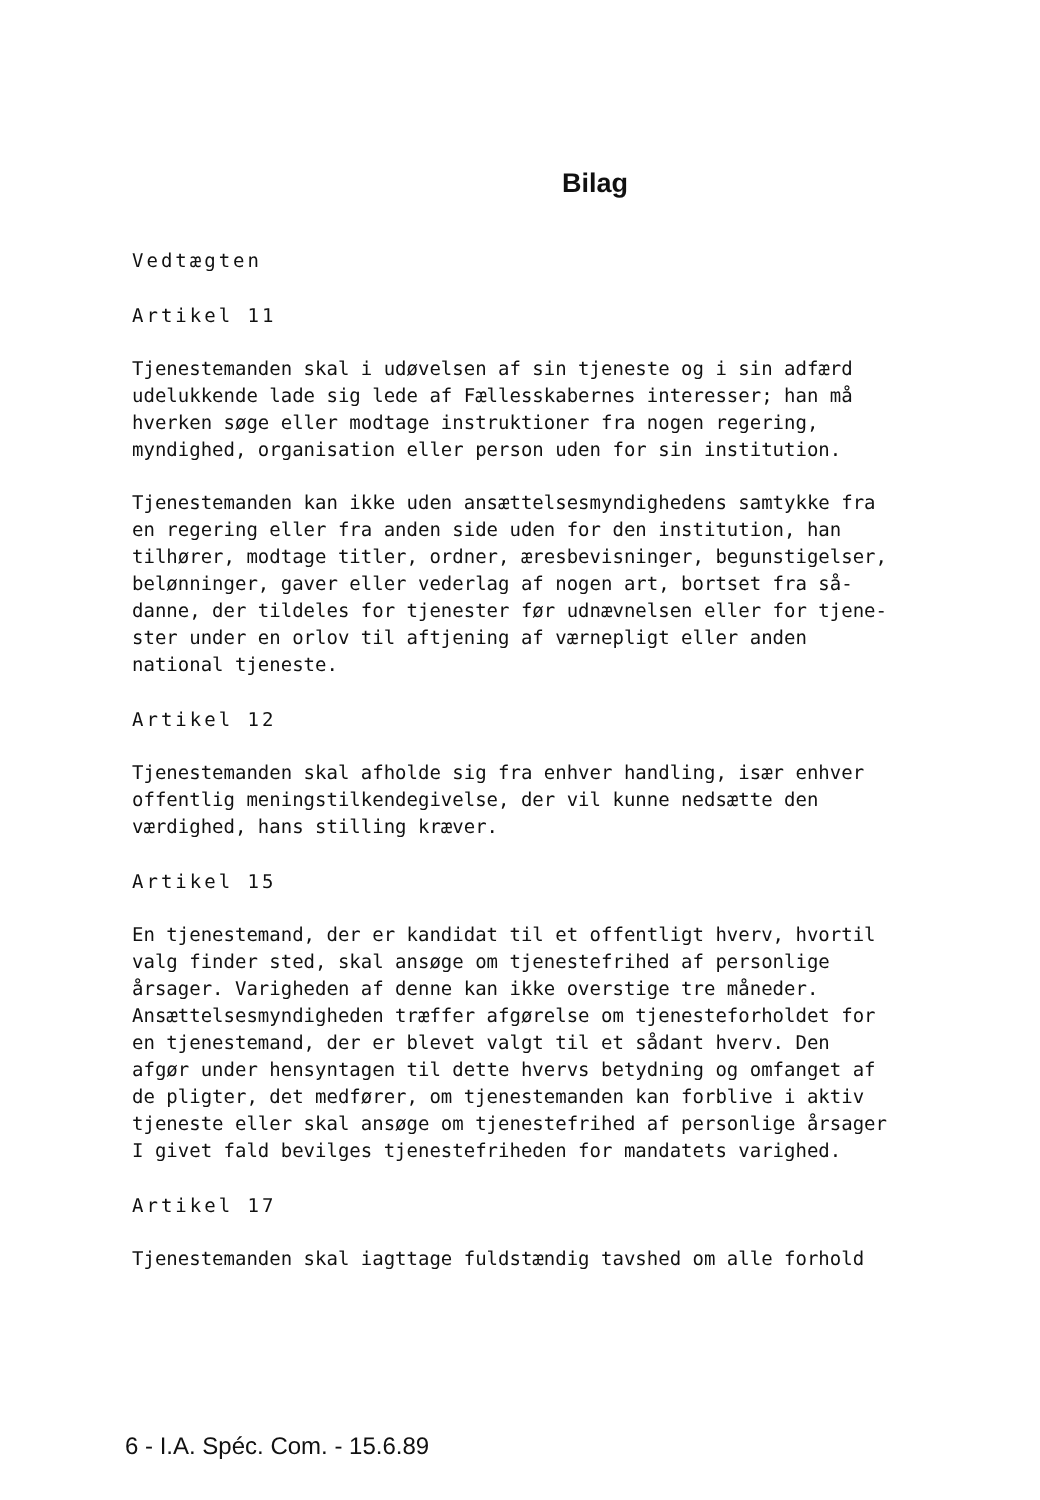Bilag
Vedtægten
Artikel 11
Tjenestemanden skal i udøvelsen af sin tjeneste og i sin adfærd udelukkende lade sig lede af Fællesskabernes interesser; han må hverken søge eller modtage instruktioner fra nogen regering, myndighed, organisation eller person uden for sin institution.
Tjenestemanden kan ikke uden ansættelsesmyndighedens samtykke fra en regering eller fra anden side uden for den institution, han tilhører, modtage titler, ordner, æresbevisninger, begunstigelser, belønninger, gaver eller vederlag af nogen art, bortset fra så- danne, der tildeles for tjenester før udnævnelsen eller for tjene- ster under en orlov til aftjening af værnepligt eller anden national tjeneste.
Artikel 12
Tjenestemanden skal afholde sig fra enhver handling, især enhver offentlig meningstilkendegivelse, der vil kunne nedsætte den værdighed, hans stilling kræver.
Artikel 15
En tjenestemand, der er kandidat til et offentligt hverv, hvortil valg finder sted, skal ansøge om tjenestefrihed af personlige årsager. Varigheden af denne kan ikke overstige tre måneder. Ansættelsesmyndigheden træffer afgørelse om tjenesteforholdet for en tjenestemand, der er blevet valgt til et sådant hverv. Den afgør under hensyntagen til dette hvervs betydning og omfanget af de pligter, det medfører, om tjenestemanden kan forblive i aktiv tjeneste eller skal ansøge om tjenestefrihed af personlige årsager I givet fald bevilges tjenestefriheden for mandatets varighed.
Artikel 17
Tjenestemanden skal iagttage fuldstændig tavshed om alle forhold
6 - I.A. Spéc. Com. - 15.6.89